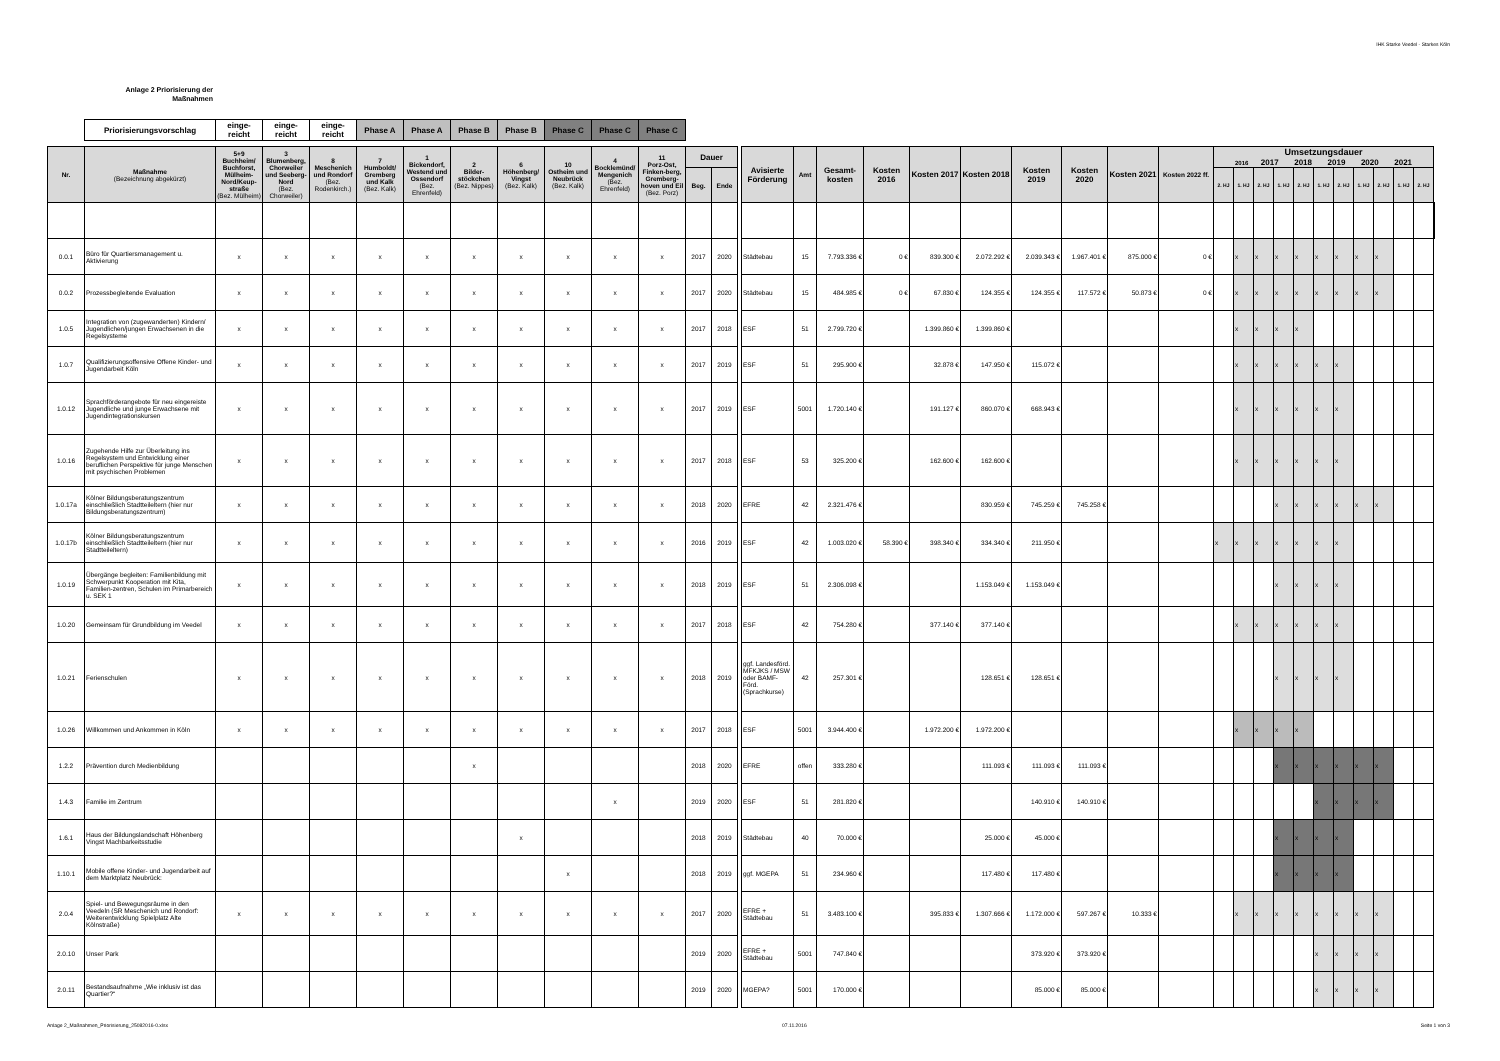IHK Starke Veedel - Starkes Köln
Anlage 2 Priorisierung der
Maßnahmen
| | Priorisierungsvorschlag | einge-reicht | einge-reicht | einge-reicht | Phase A | Phase A | Phase B | Phase B | Phase C | Phase C | Phase C | | | | | | | | | | | | | | | | | | | | | | | | | |
| --- | --- | --- | --- | --- | --- | --- | --- | --- | --- | --- | --- | --- | --- | --- | --- | --- | --- | --- | --- | --- | --- | --- | --- | --- | --- | --- | --- | --- | --- | --- | --- | --- | --- | --- | --- | --- |
| Nr. | Maßnahme (Bezeichnung abgekürzt) | 5+9 Buchheim/ Buchforst, Mülheim-Nord/Keup-straße (Bez. Mülheim) | 3 Blumenberg, Chorweiler und Seeberg-Nord (Bez. Chorweiler) | 8 Meschenich und Rondorf (Bez. Rodenkirch.) | 7 Humboldt/ Gremberg und Kalk (Bez. Kalk) | 1 Bickendorf, Westend und Ossendorf (Bez. Ehrenfeld) | 2 Bilder-stöckchen (Bez. Nippes) | 6 Höhenberg/ Vingst (Bez. Kalk) | 10 Ostheim und Neubrück (Bez. Kalk) | 4 Bocklemünd/ Mengenich (Bez. Ehrenfeld) | 11 Porz-Ost, Finken-berg, Gremberg-hoven und Eil (Bez. Porz) | Dauer | | | Avisierte Förderung | Amt | Gesamt-kosten | Kosten 2016 | Kosten 2017 | Kosten 2018 | Kosten 2019 | Kosten 2020 | Kosten 2021 | Kosten 2022 ff. | Umsetzungsdauer 2016 2017 2018 2019 2020 2021 | | | | | | | | | | | |
| | | | | | | | | | | | | Beg. | Ende | | | | | | | | | | | | 2. HJ | 1. HJ | 2. HJ | 1. HJ | 2. HJ | 1. HJ | 2. HJ | 1. HJ | 2. HJ | 1. HJ | 2. HJ | |
| 0.0.1 | Büro für Quartiersmanagement u. Aktivierung | x | x | x | x | x | x | x | x | x | x | 2017 | 2020 | | Städtebau | 15 | 7.793.336 € | 0 € | 839.300 € | 2.072.292 € | 2.039.343 € | 1.967.401 € | 875.000 € | 0 € | | x | x | x | x | x | x | x | x | | | |
| 0.0.2 | Prozessbegleitende Evaluation | x | x | x | x | x | x | x | x | x | x | 2017 | 2020 | | Städtebau | 15 | 484.985 € | 0 € | 67.830 € | 124.355 € | 124.355 € | 117.572 € | 50.873 € | 0 € | | x | x | x | x | x | x | x | x | | | |
| 1.0.5 | Integration von (zugewanderten) Kindern/ Jugendlichen/jungen Erwachsenen in die Regelsysteme | x | x | x | x | x | x | x | x | x | x | 2017 | 2018 | | ESF | 51 | 2.799.720 € | | 1.399.860 € | 1.399.860 € | | | | | | x | x | x | x | | | | | | | |
| 1.0.7 | Qualifizierungsoffensive Offene Kinder- und Jugendarbeit Köln | x | x | x | x | x | x | x | x | x | x | 2017 | 2019 | | ESF | 51 | 295.900 € | | 32.878 € | 147.950 € | 115.072 € | | | | | x | x | x | x | x | x | | | | | |
| 1.0.12 | Sprachförderangebote für neu eingereiste Jugendliche und junge Erwachsene mit Jugendintegrationskursen | x | x | x | x | x | x | x | x | x | x | 2017 | 2019 | | ESF | 5001 | 1.720.140 € | | 191.127 € | 860.070 € | 668.943 € | | | | | x | x | x | x | x | x | | | | | |
| 1.0.16 | Zugehende Hilfe zur Überleitung ins Regelsystem und Entwicklung einer beruflichen Perspektive für junge Menschen mit psychischen Problemen | x | x | x | x | x | x | x | x | x | x | 2017 | 2018 | | ESF | 53 | 325.200 € | | 162.600 € | 162.600 € | | | | | | x | x | x | x | x | x | | | | | |
| 1.0.17a | Kölner Bildungsberatungszentrum einschließlich Stadtteileltern (hier nur Bildungsberatungszentrum) | x | x | x | x | x | x | x | x | x | x | 2018 | 2020 | | EFRE | 42 | 2.321.476 € | | | 830.959 € | 745.259 € | 745.258 € | | | | | | x | x | x | x | x | x | | | |
| 1.0.17b | Kölner Bildungsberatungszentrum einschließlich Stadtteileltern (hier nur Stadtteileltern) | x | x | x | x | x | x | x | x | x | x | 2016 | 2019 | | ESF | 42 | 1.003.020 € | 58.390 € | 398.340 € | 334.340 € | 211.950 € | | | | x | x | x | x | x | x | x | | | | | |
| 1.0.19 | Übergänge begleiten: Familienbildung mit Schwerpunkt Kooperation mit Kita, Familien-zentren, Schulen im Primarbereich u. SEK 1 | x | x | x | x | x | x | x | x | x | x | 2018 | 2019 | | ESF | 51 | 2.306.098 € | | | 1.153.049 € | 1.153.049 € | | | | | | | x | x | x | x | | | | | |
| 1.0.20 | Gemeinsam für Grundbildung im Veedel | x | x | x | x | x | x | x | x | x | x | 2017 | 2018 | | ESF | 42 | 754.280 € | | 377.140 € | 377.140 € | | | | | | x | x | x | x | x | x | | | | | |
| 1.0.21 | Ferienschulen | x | x | x | x | x | x | x | x | x | x | 2018 | 2019 | | ggf. Landesförd. MFKJKS / MSW oder BAMF-Förd. (Sprachkurse) | 42 | 257.301 € | | | 128.651 € | 128.651 € | | | | | | | x | x | x | x | | | | | |
| 1.0.26 | Willkommen und Ankommen in Köln | x | x | x | x | x | x | x | x | x | x | 2017 | 2018 | | ESF | 5001 | 3.944.400 € | | 1.972.200 € | 1.972.200 € | | | | | | x | x | x | x | | | | | | | |
| 1.2.2 | Prävention durch Medienbildung | | | | | | x | | | | | 2018 | 2020 | | EFRE | offen | 333.280 € | | | 111.093 € | 111.093 € | 111.093 € | | | | | | x | x | x | x | x | x | | | |
| 1.4.3 | Familie im Zentrum | | | | | | | | | x | | 2019 | 2020 | | ESF | 51 | 281.820 € | | | | 140.910 € | 140.910 € | | | | | | | | x | x | x | x | | | |
| 1.6.1 | Haus der Bildungslandschaft Höhenberg Vingst Machbarkeitsstudie | | | | | | | x | | | | 2018 | 2019 | | Städtebau | 40 | 70.000 € | | | 25.000 € | 45.000 € | | | | | | | x | x | x | x | | | | | |
| 1.10.1 | Mobile offene Kinder- und Jugendarbeit auf dem Marktplatz Neubrück: | | | | | | | | x | | | 2018 | 2019 | | ggf. MGEPA | 51 | 234.960 € | | | 117.480 € | 117.480 € | | | | | | | x | x | x | x | | | | | |
| 2.0.4 | Spiel- und Bewegungsräume in den Veedeln (SR Meschenich und Rondorf: Weiterentwicklung Spielplatz Alte Kölnstraße) | x | x | x | x | x | x | x | x | x | x | 2017 | 2020 | | EFRE + Städtebau | 51 | 3.483.100 € | | 395.833 € | 1.307.666 € | 1.172.000 € | 597.267 € | 10.333 € | | | x | x | x | x | x | x | x | x | | | |
| 2.0.10 | Unser Park | | | | | | | | | | | 2019 | 2020 | | EFRE + Städtebau | 5001 | 747.840 € | | | | 373.920 € | 373.920 € | | | | | | | | x | x | x | x | | | |
| 2.0.11 | Bestandsaufnahme „Wie inklusiv ist das Quartier?“ | | | | | | | | | | | 2019 | 2020 | | MGEPA? | 5001 | 170.000 € | | | | 85.000 € | 85.000 € | | | | | | | | x | x | x | x | | | |
Anlage 2_Maßnahmen_Priorisierung_25082016-0.xlsx 07.11.2016 Seite 1 von 3